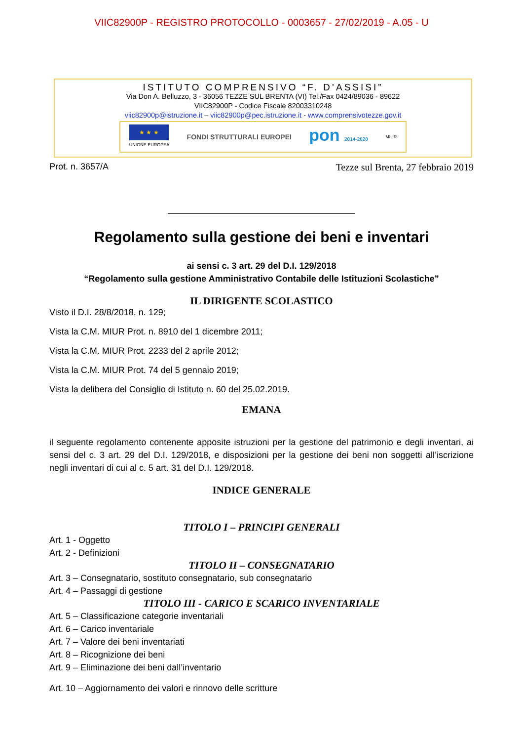VIIC82900P - REGISTRO PROTOCOLLO - 0003657 - 27/02/2019 - A.05 - U
ISTITUTO COMPRENSIVO “F. D’ASSISI”
Via Don A. Belluzzo, 3 - 36056 TEZZE SUL BRENTA (VI) Tel./Fax 0424/89036 - 89622
VIIC82900P - Codice Fiscale 82003310248
viic82900p@istruzione.it – viic82900p@pec.istruzione.it - www.comprensivotezze.gov.it
★ ★ ★
UNIONE EUROPEA
FONDI STRUTTURALI EUROPEI
pon 2014-2020 MIUR
Prot. n. 3657/A Tezze sul Brenta, 27 febbraio 2019
Regolamento sulla gestione dei beni e inventari
ai sensi c. 3 art. 29 del D.I. 129/2018
“Regolamento sulla gestione Amministrativo Contabile delle Istituzioni Scolastiche”
IL DIRIGENTE SCOLASTICO
Visto il D.I. 28/8/2018, n. 129;
Vista la C.M. MIUR Prot. n. 8910 del 1 dicembre 2011;
Vista la C.M. MIUR Prot. 2233 del 2 aprile 2012;
Vista la C.M. MIUR Prot. 74 del 5 gennaio 2019;
Vista la delibera del Consiglio di Istituto n. 60 del 25.02.2019.
EMANA
il seguente regolamento contenente apposite istruzioni per la gestione del patrimonio e degli inventari, ai sensi del c. 3 art. 29 del D.I. 129/2018, e disposizioni per la gestione dei beni non soggetti all’iscrizione negli inventari di cui al c. 5 art. 31 del D.I. 129/2018.
INDICE GENERALE
TITOLO I – PRINCIPI GENERALI
Art. 1 - Oggetto
Art. 2 - Definizioni
TITOLO II – CONSEGNATARIO
Art. 3 – Consegnatario, sostituto consegnatario, sub consegnatario
Art. 4 – Passaggi di gestione
TITOLO III - CARICO E SCARICO INVENTARIALE
Art. 5 – Classificazione categorie inventariali
Art. 6 – Carico inventariale
Art. 7 – Valore dei beni inventariati
Art. 8 – Ricognizione dei beni
Art. 9 – Eliminazione dei beni dall’inventario
Art. 10 – Aggiornamento dei valori e rinnovo delle scritture